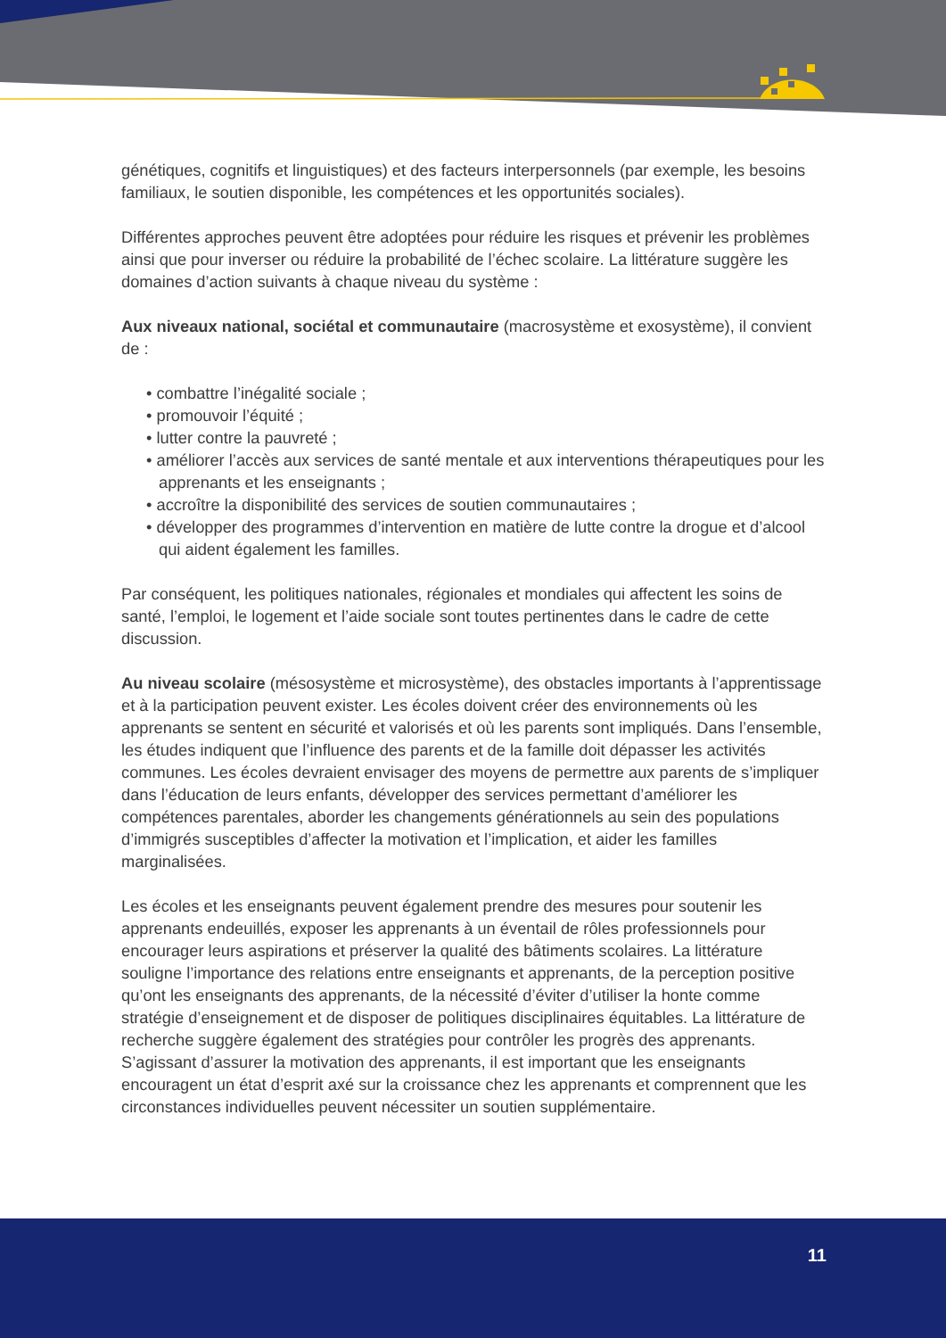génétiques, cognitifs et linguistiques) et des facteurs interpersonnels (par exemple, les besoins familiaux, le soutien disponible, les compétences et les opportunités sociales).
Différentes approches peuvent être adoptées pour réduire les risques et prévenir les problèmes ainsi que pour inverser ou réduire la probabilité de l’échec scolaire. La littérature suggère les domaines d’action suivants à chaque niveau du système :
Aux niveaux national, sociétal et communautaire (macrosystème et exosystème), il convient de :
• combattre l’inégalité sociale ;
• promouvoir l’équité ;
• lutter contre la pauvreté ;
• améliorer l’accès aux services de santé mentale et aux interventions thérapeutiques pour les apprenants et les enseignants ;
• accroître la disponibilité des services de soutien communautaires ;
• développer des programmes d’intervention en matière de lutte contre la drogue et d’alcool qui aident également les familles.
Par conséquent, les politiques nationales, régionales et mondiales qui affectent les soins de santé, l’emploi, le logement et l’aide sociale sont toutes pertinentes dans le cadre de cette discussion.
Au niveau scolaire (mésosystème et microsystème), des obstacles importants à l’apprentissage et à la participation peuvent exister. Les écoles doivent créer des environnements où les apprenants se sentent en sécurité et valorisés et où les parents sont impliqués. Dans l’ensemble, les études indiquent que l’influence des parents et de la famille doit dépasser les activités communes. Les écoles devraient envisager des moyens de permettre aux parents de s’impliquer dans l’éducation de leurs enfants, développer des services permettant d’améliorer les compétences parentales, aborder les changements générationnels au sein des populations d’immigrés susceptibles d’affecter la motivation et l’implication, et aider les familles marginalisées.
Les écoles et les enseignants peuvent également prendre des mesures pour soutenir les apprenants endeuillés, exposer les apprenants à un éventail de rôles professionnels pour encourager leurs aspirations et préserver la qualité des bâtiments scolaires. La littérature souligne l’importance des relations entre enseignants et apprenants, de la perception positive qu’ont les enseignants des apprenants, de la nécessité d’éviter d’utiliser la honte comme stratégie d’enseignement et de disposer de politiques disciplinaires équitables. La littérature de recherche suggère également des stratégies pour contrôler les progrès des apprenants. S’agissant d’assurer la motivation des apprenants, il est important que les enseignants encouragent un état d’esprit axé sur la croissance chez les apprenants et comprennent que les circonstances individuelles peuvent nécessiter un soutien supplémentaire.
11